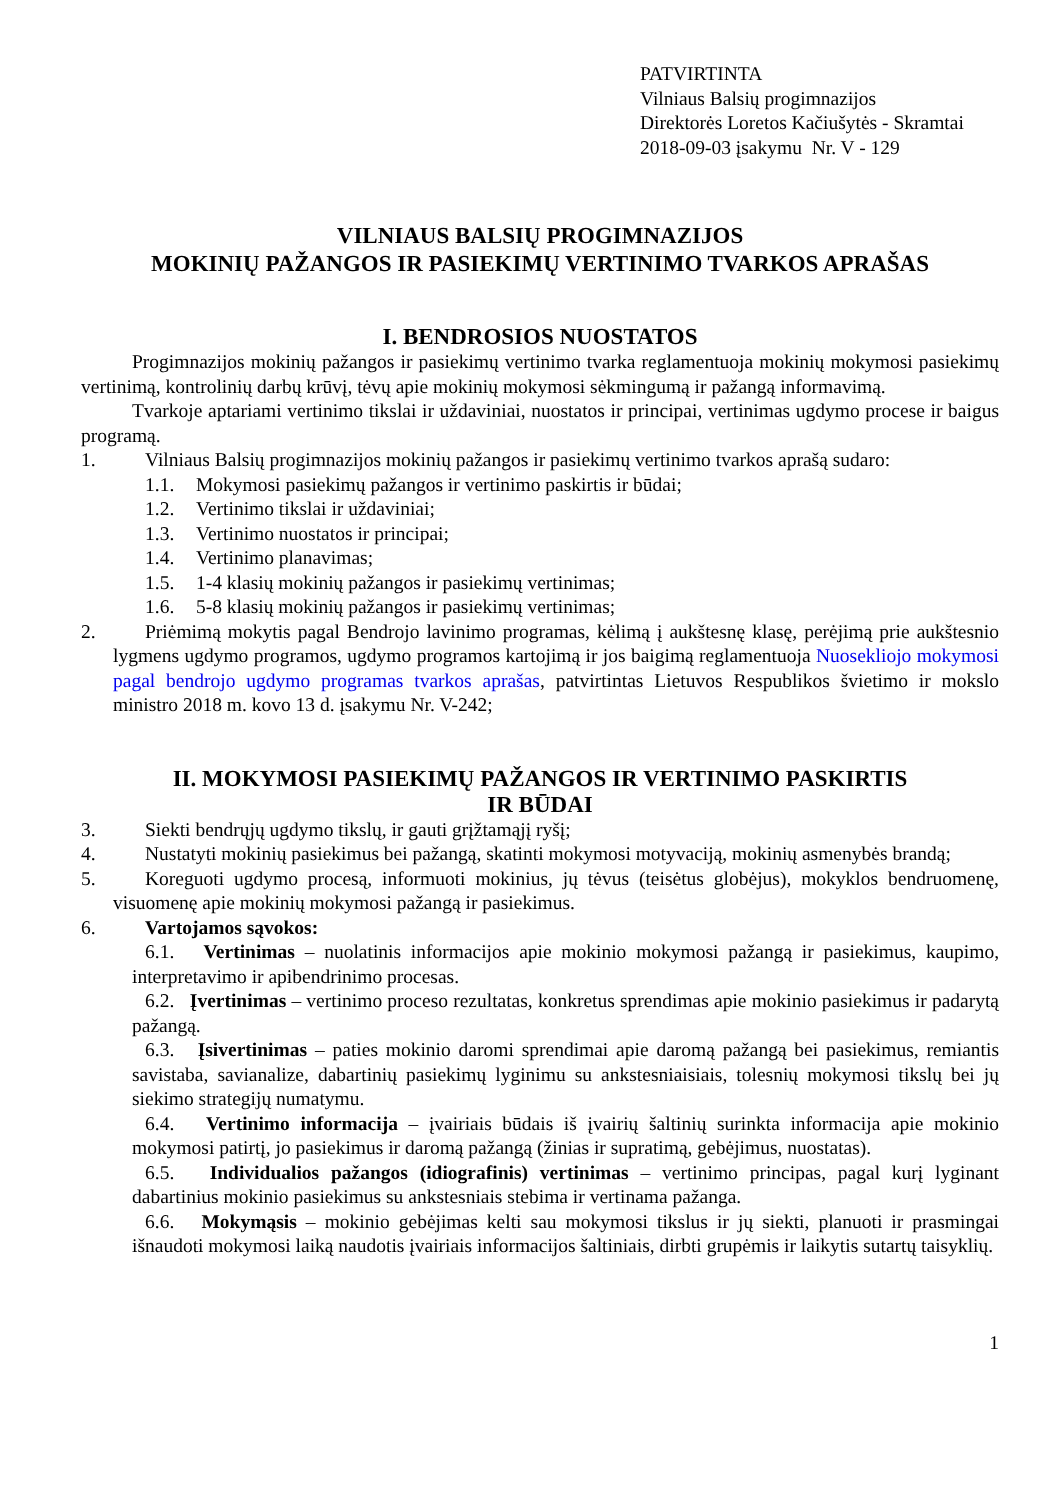PATVIRTINTA
Vilniaus Balsių progimnazijos
Direktorės Loretos Kačiušytės - Skramtai
2018-09-03 įsakymu Nr. V - 129
VILNIAUS BALSIŲ PROGIMNAZIJOS
MOKINIŲ PAŽANGOS IR PASIEKIMŲ VERTINIMO TVARKOS APRAŠAS
I. BENDROSIOS NUOSTATOS
Progimnazijos mokinių pažangos ir pasiekimų vertinimo tvarka reglamentuoja mokinių mokymosi pasiekimų vertinimą, kontrolinių darbų krūvį, tėvų apie mokinių mokymosi sėkmingumą ir pažangą informavimą.
Tvarkoje aptariami vertinimo tikslai ir uždaviniai, nuostatos ir principai, vertinimas ugdymo procese ir baigus programą.
1. Vilniaus Balsių progimnazijos mokinių pažangos ir pasiekimų vertinimo tvarkos aprašą sudaro:
1.1. Mokymosi pasiekimų pažangos ir vertinimo paskirtis ir būdai;
1.2. Vertinimo tikslai ir uždaviniai;
1.3. Vertinimo nuostatos ir principai;
1.4. Vertinimo planavimas;
1.5. 1-4 klasių mokinių pažangos ir pasiekimų vertinimas;
1.6. 5-8 klasių mokinių pažangos ir pasiekimų vertinimas;
2. Priėmimą mokytis pagal Bendrojo lavinimo programas, kėlimą į aukštesnę klasę, perėjimą prie aukštesnio lygmens ugdymo programos, ugdymo programos kartojimą ir jos baigimą reglamentuoja Nuosekliojo mokymosi pagal bendrojo ugdymo programas tvarkos aprašas, patvirtintas Lietuvos Respublikos švietimo ir mokslo ministro 2018 m. kovo 13 d. įsakymu Nr. V-242;
II. MOKYMOSI PASIEKIMŲ PAŽANGOS IR VERTINIMO PASKIRTIS
IR BŪDAI
3. Siekti bendrųjų ugdymo tikslų, ir gauti grįžtamąjį ryšį;
4. Nustatyti mokinių pasiekimus bei pažangą, skatinti mokymosi motyvaciją, mokinių asmenybės brandą;
5. Koreguoti ugdymo procesą, informuoti mokinius, jų tėvus (teisėtus globėjus), mokyklos bendruomenę, visuomenę apie mokinių mokymosi pažangą ir pasiekimus.
6. Vartojamos sąvokos:
6.1. Vertinimas – nuolatinis informacijos apie mokinio mokymosi pažangą ir pasiekimus, kaupimo, interpretavimo ir apibendrinimo procesas.
6.2. Įvertinimas – vertinimo proceso rezultatas, konkretus sprendimas apie mokinio pasiekimus ir padarytą pažangą.
6.3. Įsivertinimas – paties mokinio daromi sprendimai apie daromą pažangą bei pasiekimus, remiantis savistaba, savianalize, dabartinių pasiekimų lyginimu su ankstesniaisiais, tolesnių mokymosi tikslų bei jų siekimo strategijų numatymu.
6.4. Vertinimo informacija – įvairiais būdais iš įvairių šaltinių surinkta informacija apie mokinio mokymosi patirtį, jo pasiekimus ir daromą pažangą (žinias ir supratimą, gebėjimus, nuostatas).
6.5. Individualios pažangos (idiografinis) vertinimas – vertinimo principas, pagal kurį lyginant dabartinius mokinio pasiekimus su ankstesniais stebima ir vertinama pažanga.
6.6. Mokymąsis – mokinio gebėjimas kelti sau mokymosi tikslus ir jų siekti, planuoti ir prasmingai išnaudoti mokymosi laiką naudotis įvairiais informacijos šaltiniais, dirbti grupėmis ir laikytis sutartų taisyklių.
1